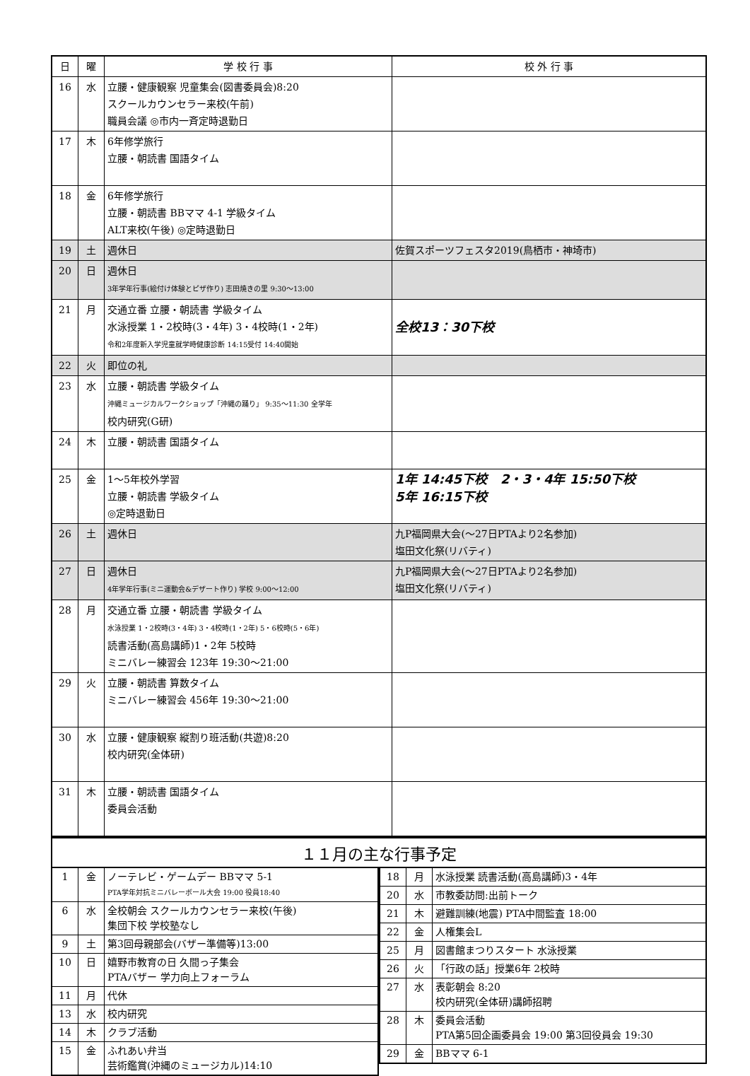| 日 | 曜 | 学 校 行 事 | 校 外 行 事 |
| --- | --- | --- | --- |
| 16 | 水 | 立腰・健康観察 児童集会(図書委員会)8:20 スクールカウンセラー来校(午前) 職員会議 ◎市内一斉定時退勤日 | |
| 17 | 木 | 6年修学旅行 立腰・朝読書 国語タイム | |
| 18 | 金 | 6年修学旅行 立腰・朝読書 BBママ 4-1 学級タイム ALT来校(午後) ◎定時退勤日 | |
| 19 | 土 | 週休日 | 佐賀スポーツフェスタ2019(鳥栖市・神埼市) |
| 20 | 日 | 週休日 3年学年行事(絵付け体験とピザ作り) 志田焼きの里 9:30～13:00 | |
| 21 | 月 | 交通立番 立腰・朝読書 学級タイム 水泳授業 1・2校時(3・4年) 3・4校時(1・2年) 令和2年度新入学児童就学時健康診断 14:15受付 14:40開始 | 全校13：30下校 |
| 22 | 火 | 即位の礼 | |
| 23 | 水 | 立腰・朝読書 学級タイム 沖縄ミュージカルワークショップ「沖縄の踊り」 9:35～11:30 全学年 校内研究(G研) | |
| 24 | 木 | 立腰・朝読書 国語タイム | |
| 25 | 金 | 1～5年校外学習 立腰・朝読書 学級タイム ◎定時退勤日 | 1年 14:45下校 2・3・4年 15:50下校 5年 16:15下校 |
| 26 | 土 | 週休日 | 九P福岡県大会(～27日PTAより2名参加) 塩田文化祭(リバティ) |
| 27 | 日 | 週休日 4年学年行事(ミニ運動会&デザート作り) 学校 9:00～12:00 | 九P福岡県大会(～27日PTAより2名参加) 塩田文化祭(リバティ) |
| 28 | 月 | 交通立番 立腰・朝読書 学級タイム 水泳授業 1・2校時(3・4年) 3・4校時(1・2年) 5・6校時(5・6年) 読書活動(高島講師)1・2年 5校時 ミニバレー練習会 123年 19:30～21:00 | |
| 29 | 火 | 立腰・朝読書 算数タイム ミニバレー練習会 456年 19:30～21:00 | |
| 30 | 水 | 立腰・健康観察 縦割り班活動(共遊)8:20 校内研究(全体研) | |
| 31 | 木 | 立腰・朝読書 国語タイム 委員会活動 | |
１１月の主な行事予定
| 1 | 金 | ノーテレビ・ゲームデー BBママ 5-1 PTA学年対抗ミニバレーボール大会 19:00 役員18:40 |
| 6 | 水 | 全校朝会 スクールカウンセラー来校(午後) 集団下校 学校塾なし |
| 9 | 土 | 第3回母親部会(バザー準備等)13:00 |
| 10 | 日 | 嬉野市教育の日 久間っ子集会 PTAバザー 学力向上フォーラム |
| 11 | 月 | 代休 |
| 13 | 水 | 校内研究 |
| 14 | 木 | クラブ活動 |
| 15 | 金 | ふれあい弁当 芸術鑑賞(沖縄のミュージカル)14:10 |
| 18 | 月 | 水泳授業 読書活動(高島講師)3・4年 |
| 20 | 水 | 市教委訪問:出前トーク |
| 21 | 木 | 避難訓練(地震) PTA中間監査 18:00 |
| 22 | 金 | 人権集会L |
| 25 | 月 | 図書館まつりスタート 水泳授業 |
| 26 | 火 | 「行政の話」授業6年 2校時 |
| 27 | 水 | 表彰朝会 8:20 校内研究(全体研)講師招聘 |
| 28 | 木 | 委員会活動 PTA第5回企画委員会 19:00 第3回役員会 19:30 |
| 29 | 金 | BBママ 6-1 |